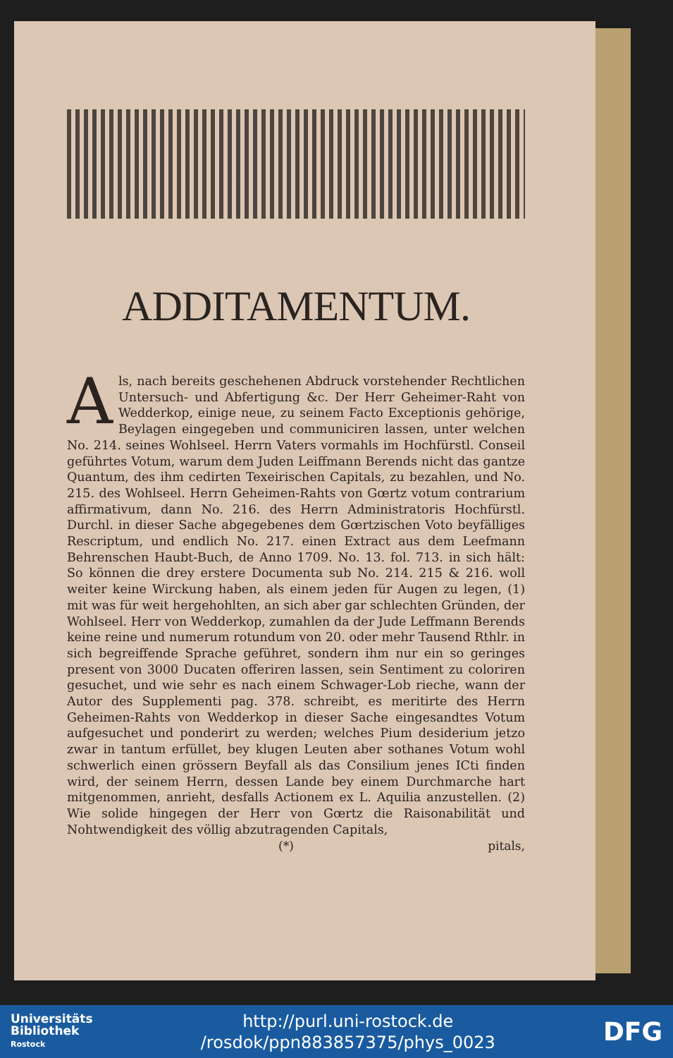ADDITAMENTUM.
Als, nach bereits geschehenen Abdruck vorstehender Rechtlichen Untersuch- und Abfertigung &c. Der Herr Geheimer-Raht von Wedderkop, einige neue, zu seinem Facto Exceptionis gehörige, Beylagen eingegeben und communiciren lassen, unter welchen No. 214. seines Wohlseel. Herrn Vaters vormahls im Hochfürstl. Conseil geführtes Votum, warum dem Juden Leiffmann Berends nicht das gantze Quantum, des ihm cedirten Texeirischen Capitals, zu bezahlen, und No. 215. des Wohlseel. Herrn Geheimen-Rahts von Gœrtz votum contrarium affirmativum, dann No. 216. des Herrn Administratoris Hochfürstl. Durchl. in dieser Sache abgegebenes dem Gœrtzischen Voto beyfälliges Rescriptum, und endlich No. 217. einen Extract aus dem Leefmann Behrenschen Haubt-Buch, de Anno 1709. No. 13. fol. 713. in sich hält: So können die drey erstere Documenta sub No. 214. 215 & 216. woll weiter keine Wirckung haben, als einem jeden für Augen zu legen, (1) mit was für weit hergehohlten, an sich aber gar schlechten Gründen, der Wohlseel. Herr von Wedderkop, zumahlen da der Jude Leffmann Berends keine reine und numerum rotundum von 20. oder mehr Tausend Rthlr. in sich begreiffende Sprache geführet, sondern ihm nur ein so geringes present von 3000 Ducaten offeriren lassen, sein Sentiment zu coloriren gesuchet, und wie sehr es nach einem Schwager-Lob rieche, wann der Autor des Supplementi pag. 378. schreibt, es meritirte des Herrn Geheimen-Rahts von Wedderkop in dieser Sache eingesandtes Votum aufgesuchet und ponderirt zu werden; welches Pium desiderium jetzo zwar in tantum erfüllet, bey klugen Leuten aber sothanes Votum wohl schwerlich einen grössern Beyfall als das Consilium jenes ICti finden wird, der seinem Herrn, dessen Lande bey einem Durchmarche hart mitgenommen, anrieht, desfalls Actionem ex L. Aquilia anzustellen. (2) Wie solide hingegen der Herr von Gœrtz die Raisonabilität und Nohtwendigkeit des völlig abzutragenden Capitals,
(*) pitals,
Universitäts
Bibliothek
Rostock
http://purl.uni-rostock.de
/rosdok/ppn883857375/phys_0023
DFG